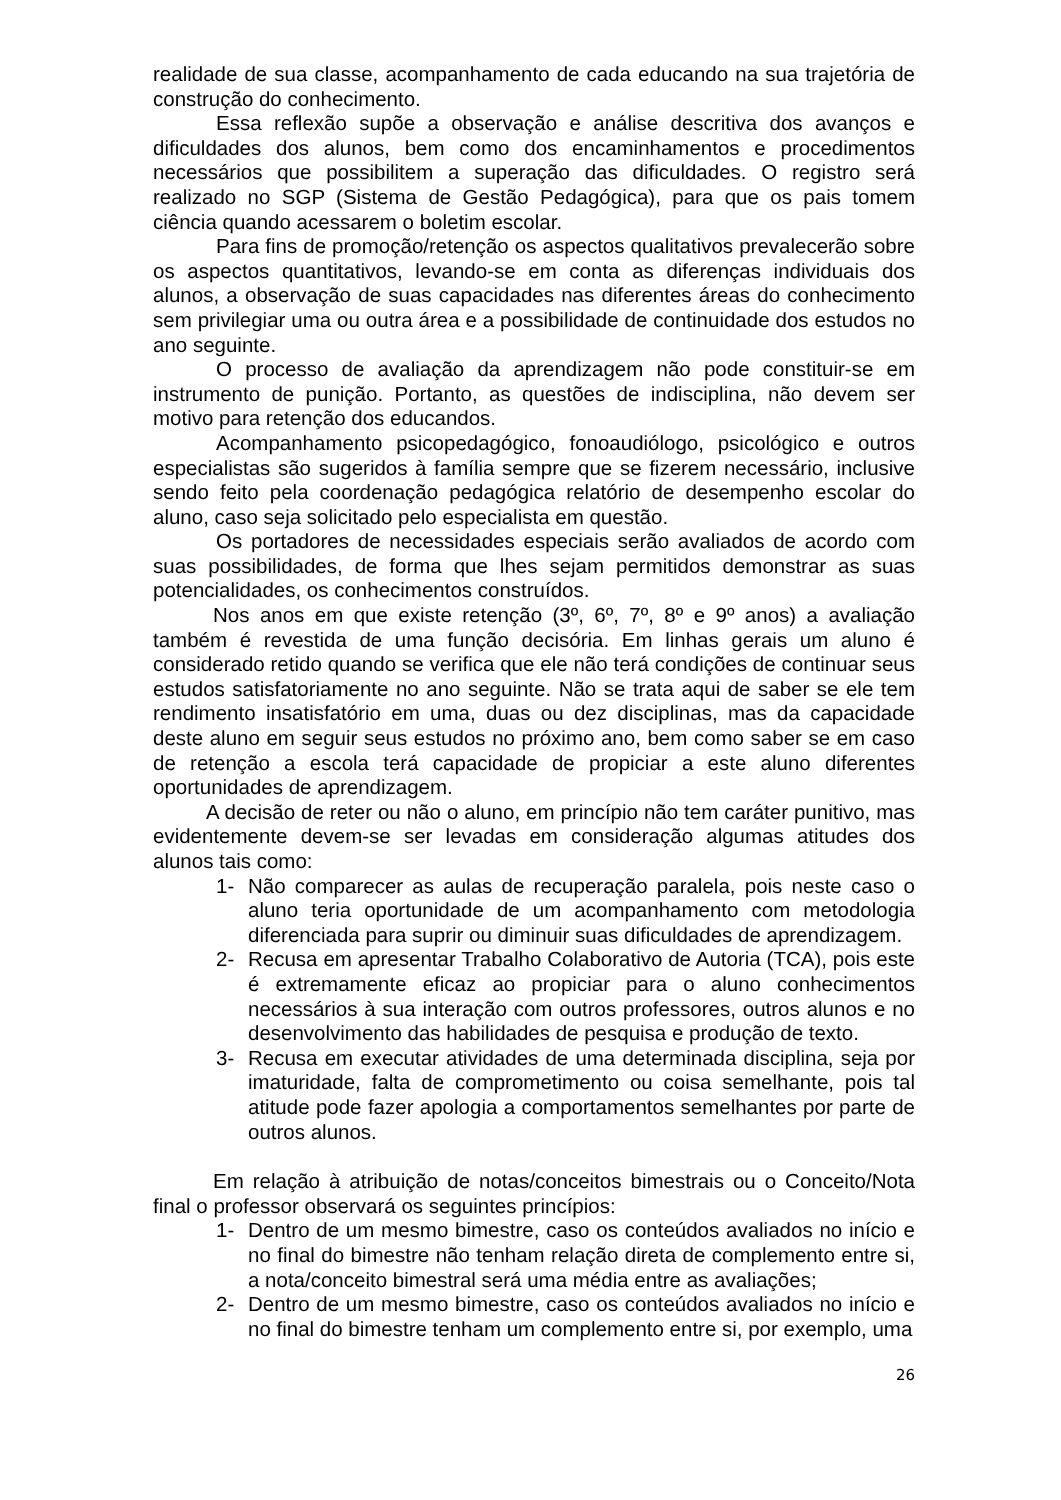realidade de sua classe, acompanhamento de cada educando na sua trajetória de construção do conhecimento.
Essa reflexão supõe a observação e análise descritiva dos avanços e dificuldades dos alunos, bem como dos encaminhamentos e procedimentos necessários que possibilitem a superação das dificuldades. O registro será realizado no SGP (Sistema de Gestão Pedagógica), para que os pais tomem ciência quando acessarem o boletim escolar.
Para fins de promoção/retenção os aspectos qualitativos prevalecerão sobre os aspectos quantitativos, levando-se em conta as diferenças individuais dos alunos, a observação de suas capacidades nas diferentes áreas do conhecimento sem privilegiar uma ou outra área e a possibilidade de continuidade dos estudos no ano seguinte.
O processo de avaliação da aprendizagem não pode constituir-se em instrumento de punição. Portanto, as questões de indisciplina, não devem ser motivo para retenção dos educandos.
Acompanhamento psicopedagógico, fonoaudiólogo, psicológico e outros especialistas são sugeridos à família sempre que se fizerem necessário, inclusive sendo feito pela coordenação pedagógica relatório de desempenho escolar do aluno, caso seja solicitado pelo especialista em questão.
Os portadores de necessidades especiais serão avaliados de acordo com suas possibilidades, de forma que lhes sejam permitidos demonstrar as suas potencialidades, os conhecimentos construídos.
Nos anos em que existe retenção (3º, 6º, 7º, 8º e 9º anos) a avaliação também é revestida de uma função decisória. Em linhas gerais um aluno é considerado retido quando se verifica que ele não terá condições de continuar seus estudos satisfatoriamente no ano seguinte. Não se trata aqui de saber se ele tem rendimento insatisfatório em uma, duas ou dez disciplinas, mas da capacidade deste aluno em seguir seus estudos no próximo ano, bem como saber se em caso de retenção a escola terá capacidade de propiciar a este aluno diferentes oportunidades de aprendizagem.
A decisão de reter ou não o aluno, em princípio não tem caráter punitivo, mas evidentemente devem-se ser levadas em consideração algumas atitudes dos alunos tais como:
1- Não comparecer as aulas de recuperação paralela, pois neste caso o aluno teria oportunidade de um acompanhamento com metodologia diferenciada para suprir ou diminuir suas dificuldades de aprendizagem.
2- Recusa em apresentar Trabalho Colaborativo de Autoria (TCA), pois este é extremamente eficaz ao propiciar para o aluno conhecimentos necessários à sua interação com outros professores, outros alunos e no desenvolvimento das habilidades de pesquisa e produção de texto.
3- Recusa em executar atividades de uma determinada disciplina, seja por imaturidade, falta de comprometimento ou coisa semelhante, pois tal atitude pode fazer apologia a comportamentos semelhantes por parte de outros alunos.
Em relação à atribuição de notas/conceitos bimestrais ou o Conceito/Nota final o professor observará os seguintes princípios:
1- Dentro de um mesmo bimestre, caso os conteúdos avaliados no início e no final do bimestre não tenham relação direta de complemento entre si, a nota/conceito bimestral será uma média entre as avaliações;
2- Dentro de um mesmo bimestre, caso os conteúdos avaliados no início e no final do bimestre tenham um complemento entre si, por exemplo, uma
26